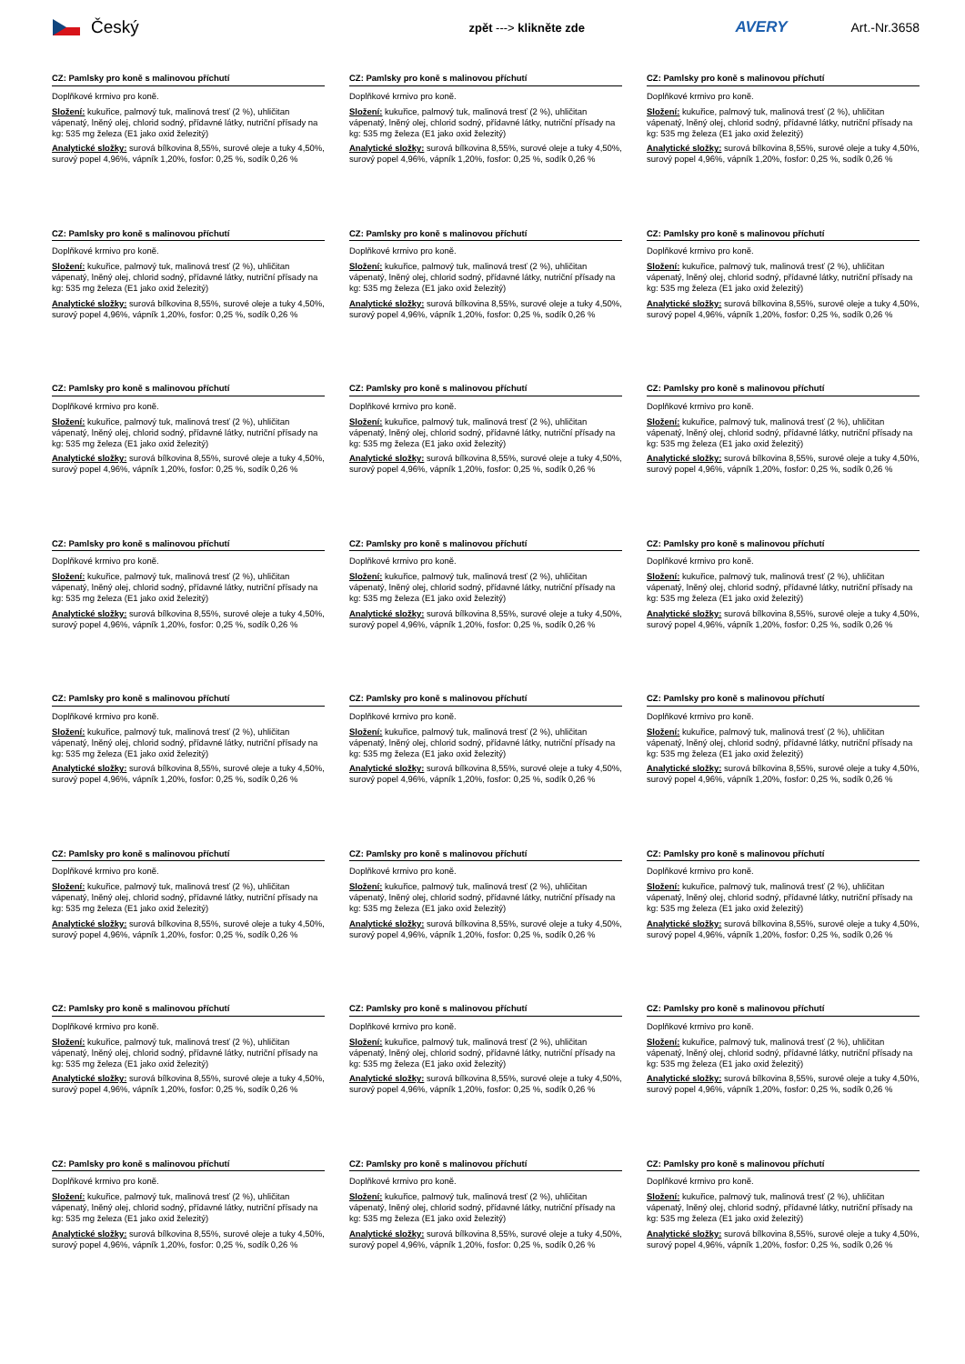Český
zpět ---> klikněte zde
AVERY
Art.-Nr.3658
CZ: Pamlsky pro koně s malinovou příchutí
Doplňkové krmivo pro koně.
Složení: kukuřice, palmový tuk, malinová tresť (2 %), uhličitan vápenatý, lněný olej, chlorid sodný, přídavné látky, nutriční přísady na kg: 535 mg železa (E1 jako oxid železitý)
Analytické složky: surová bílkovina 8,55%, surové oleje a tuky 4,50%, surový popel 4,96%, vápník 1,20%, fosfor: 0,25 %, sodík 0,26 %
CZ: Pamlsky pro koně s malinovou příchutí
Doplňkové krmivo pro koně.
Složení: kukuřice, palmový tuk, malinová tresť (2 %), uhličitan vápenatý, lněný olej, chlorid sodný, přídavné látky, nutriční přísady na kg: 535 mg železa (E1 jako oxid železitý)
Analytické složky: surová bílkovina 8,55%, surové oleje a tuky 4,50%, surový popel 4,96%, vápník 1,20%, fosfor: 0,25 %, sodík 0,26 %
CZ: Pamlsky pro koně s malinovou příchutí
Doplňkové krmivo pro koně.
Složení: kukuřice, palmový tuk, malinová tresť (2 %), uhličitan vápenatý, lněný olej, chlorid sodný, přídavné látky, nutriční přísady na kg: 535 mg železa (E1 jako oxid železitý)
Analytické složky: surová bílkovina 8,55%, surové oleje a tuky 4,50%, surový popel 4,96%, vápník 1,20%, fosfor: 0,25 %, sodík 0,26 %
CZ: Pamlsky pro koně s malinovou příchutí
Doplňkové krmivo pro koně.
Složení: kukuřice, palmový tuk, malinová tresť (2 %), uhličitan vápenatý, lněný olej, chlorid sodný, přídavné látky, nutriční přísady na kg: 535 mg železa (E1 jako oxid železitý)
Analytické složky: surová bílkovina 8,55%, surové oleje a tuky 4,50%, surový popel 4,96%, vápník 1,20%, fosfor: 0,25 %, sodík 0,26 %
CZ: Pamlsky pro koně s malinovou příchutí
Doplňkové krmivo pro koně.
Složení: kukuřice, palmový tuk, malinová tresť (2 %), uhličitan vápenatý, lněný olej, chlorid sodný, přídavné látky, nutriční přísady na kg: 535 mg železa (E1 jako oxid železitý)
Analytické složky: surová bílkovina 8,55%, surové oleje a tuky 4,50%, surový popel 4,96%, vápník 1,20%, fosfor: 0,25 %, sodík 0,26 %
CZ: Pamlsky pro koně s malinovou příchutí
Doplňkové krmivo pro koně.
Složení: kukuřice, palmový tuk, malinová tresť (2 %), uhličitan vápenatý, lněný olej, chlorid sodný, přídavné látky, nutriční přísady na kg: 535 mg železa (E1 jako oxid železitý)
Analytické složky: surová bílkovina 8,55%, surové oleje a tuky 4,50%, surový popel 4,96%, vápník 1,20%, fosfor: 0,25 %, sodík 0,26 %
CZ: Pamlsky pro koně s malinovou příchutí
Doplňkové krmivo pro koně.
Složení: kukuřice, palmový tuk, malinová tresť (2 %), uhličitan vápenatý, lněný olej, chlorid sodný, přídavné látky, nutriční přísady na kg: 535 mg železa (E1 jako oxid železitý)
Analytické složky: surová bílkovina 8,55%, surové oleje a tuky 4,50%, surový popel 4,96%, vápník 1,20%, fosfor: 0,25 %, sodík 0,26 %
CZ: Pamlsky pro koně s malinovou příchutí
Doplňkové krmivo pro koně.
Složení: kukuřice, palmový tuk, malinová tresť (2 %), uhličitan vápenatý, lněný olej, chlorid sodný, přídavné látky, nutriční přísady na kg: 535 mg železa (E1 jako oxid železitý)
Analytické složky: surová bílkovina 8,55%, surové oleje a tuky 4,50%, surový popel 4,96%, vápník 1,20%, fosfor: 0,25 %, sodík 0,26 %
CZ: Pamlsky pro koně s malinovou příchutí
Doplňkové krmivo pro koně.
Složení: kukuřice, palmový tuk, malinová tresť (2 %), uhličitan vápenatý, lněný olej, chlorid sodný, přídavné látky, nutriční přísady na kg: 535 mg železa (E1 jako oxid železitý)
Analytické složky: surová bílkovina 8,55%, surové oleje a tuky 4,50%, surový popel 4,96%, vápník 1,20%, fosfor: 0,25 %, sodík 0,26 %
CZ: Pamlsky pro koně s malinovou příchutí
Doplňkové krmivo pro koně.
Složení: kukuřice, palmový tuk, malinová tresť (2 %), uhličitan vápenatý, lněný olej, chlorid sodný, přídavné látky, nutriční přísady na kg: 535 mg železa (E1 jako oxid železitý)
Analytické složky: surová bílkovina 8,55%, surové oleje a tuky 4,50%, surový popel 4,96%, vápník 1,20%, fosfor: 0,25 %, sodík 0,26 %
CZ: Pamlsky pro koně s malinovou příchutí
Doplňkové krmivo pro koně.
Složení: kukuřice, palmový tuk, malinová tresť (2 %), uhličitan vápenatý, lněný olej, chlorid sodný, přídavné látky, nutriční přísady na kg: 535 mg železa (E1 jako oxid železitý)
Analytické složky: surová bílkovina 8,55%, surové oleje a tuky 4,50%, surový popel 4,96%, vápník 1,20%, fosfor: 0,25 %, sodík 0,26 %
CZ: Pamlsky pro koně s malinovou příchutí
Doplňkové krmivo pro koně.
Složení: kukuřice, palmový tuk, malinová tresť (2 %), uhličitan vápenatý, lněný olej, chlorid sodný, přídavné látky, nutriční přísady na kg: 535 mg železa (E1 jako oxid železitý)
Analytické složky: surová bílkovina 8,55%, surové oleje a tuky 4,50%, surový popel 4,96%, vápník 1,20%, fosfor: 0,25 %, sodík 0,26 %
CZ: Pamlsky pro koně s malinovou příchutí
Doplňkové krmivo pro koně.
Složení: kukuřice, palmový tuk, malinová tresť (2 %), uhličitan vápenatý, lněný olej, chlorid sodný, přídavné látky, nutriční přísady na kg: 535 mg železa (E1 jako oxid železitý)
Analytické složky: surová bílkovina 8,55%, surové oleje a tuky 4,50%, surový popel 4,96%, vápník 1,20%, fosfor: 0,25 %, sodík 0,26 %
CZ: Pamlsky pro koně s malinovou příchutí
Doplňkové krmivo pro koně.
Složení: kukuřice, palmový tuk, malinová tresť (2 %), uhličitan vápenatý, lněný olej, chlorid sodný, přídavné látky, nutriční přísady na kg: 535 mg železa (E1 jako oxid železitý)
Analytické složky: surová bílkovina 8,55%, surové oleje a tuky 4,50%, surový popel 4,96%, vápník 1,20%, fosfor: 0,25 %, sodík 0,26 %
CZ: Pamlsky pro koně s malinovou příchutí
Doplňkové krmivo pro koně.
Složení: kukuřice, palmový tuk, malinová tresť (2 %), uhličitan vápenatý, lněný olej, chlorid sodný, přídavné látky, nutriční přísady na kg: 535 mg železa (E1 jako oxid železitý)
Analytické složky: surová bílkovina 8,55%, surové oleje a tuky 4,50%, surový popel 4,96%, vápník 1,20%, fosfor: 0,25 %, sodík 0,26 %
CZ: Pamlsky pro koně s malinovou příchutí
Doplňkové krmivo pro koně.
Složení: kukuřice, palmový tuk, malinová tresť (2 %), uhličitan vápenatý, lněný olej, chlorid sodný, přídavné látky, nutriční přísady na kg: 535 mg železa (E1 jako oxid železitý)
Analytické složky: surová bílkovina 8,55%, surové oleje a tuky 4,50%, surový popel 4,96%, vápník 1,20%, fosfor: 0,25 %, sodík 0,26 %
CZ: Pamlsky pro koně s malinovou příchutí
Doplňkové krmivo pro koně.
Složení: kukuřice, palmový tuk, malinová tresť (2 %), uhličitan vápenatý, lněný olej, chlorid sodný, přídavné látky, nutriční přísady na kg: 535 mg železa (E1 jako oxid železitý)
Analytické složky: surová bílkovina 8,55%, surové oleje a tuky 4,50%, surový popel 4,96%, vápník 1,20%, fosfor: 0,25 %, sodík 0,26 %
CZ: Pamlsky pro koně s malinovou příchutí
Doplňkové krmivo pro koně.
Složení: kukuřice, palmový tuk, malinová tresť (2 %), uhličitan vápenatý, lněný olej, chlorid sodný, přídavné látky, nutriční přísady na kg: 535 mg železa (E1 jako oxid železitý)
Analytické složky: surová bílkovina 8,55%, surové oleje a tuky 4,50%, surový popel 4,96%, vápník 1,20%, fosfor: 0,25 %, sodík 0,26 %
CZ: Pamlsky pro koně s malinovou příchutí
Doplňkové krmivo pro koně.
Složení: kukuřice, palmový tuk, malinová tresť (2 %), uhličitan vápenatý, lněný olej, chlorid sodný, přídavné látky, nutriční přísady na kg: 535 mg železa (E1 jako oxid železitý)
Analytické složky: surová bílkovina 8,55%, surové oleje a tuky 4,50%, surový popel 4,96%, vápník 1,20%, fosfor: 0,25 %, sodík 0,26 %
CZ: Pamlsky pro koně s malinovou příchutí
Doplňkové krmivo pro koně.
Složení: kukuřice, palmový tuk, malinová tresť (2 %), uhličitan vápenatý, lněný olej, chlorid sodný, přídavné látky, nutriční přísady na kg: 535 mg železa (E1 jako oxid železitý)
Analytické složky: surová bílkovina 8,55%, surové oleje a tuky 4,50%, surový popel 4,96%, vápník 1,20%, fosfor: 0,25 %, sodík 0,26 %
CZ: Pamlsky pro koně s malinovou příchutí
Doplňkové krmivo pro koně.
Složení: kukuřice, palmový tuk, malinová tresť (2 %), uhličitan vápenatý, lněný olej, chlorid sodný, přídavné látky, nutriční přísady na kg: 535 mg železa (E1 jako oxid železitý)
Analytické složky: surová bílkovina 8,55%, surové oleje a tuky 4,50%, surový popel 4,96%, vápník 1,20%, fosfor: 0,25 %, sodík 0,26 %
CZ: Pamlsky pro koně s malinovou příchutí
Doplňkové krmivo pro koně.
Složení: kukuřice, palmový tuk, malinová tresť (2 %), uhličitan vápenatý, lněný olej, chlorid sodný, přídavné látky, nutriční přísady na kg: 535 mg železa (E1 jako oxid železitý)
Analytické složky: surová bílkovina 8,55%, surové oleje a tuky 4,50%, surový popel 4,96%, vápník 1,20%, fosfor: 0,25 %, sodík 0,26 %
CZ: Pamlsky pro koně s malinovou příchutí
Doplňkové krmivo pro koně.
Složení: kukuřice, palmový tuk, malinová tresť (2 %), uhličitan vápenatý, lněný olej, chlorid sodný, přídavné látky, nutriční přísady na kg: 535 mg železa (E1 jako oxid železitý)
Analytické složky: surová bílkovina 8,55%, surové oleje a tuky 4,50%, surový popel 4,96%, vápník 1,20%, fosfor: 0,25 %, sodík 0,26 %
CZ: Pamlsky pro koně s malinovou příchutí
Doplňkové krmivo pro koně.
Složení: kukuřice, palmový tuk, malinová tresť (2 %), uhličitan vápenatý, lněný olej, chlorid sodný, přídavné látky, nutriční přísady na kg: 535 mg železa (E1 jako oxid železitý)
Analytické složky: surová bílkovina 8,55%, surové oleje a tuky 4,50%, surový popel 4,96%, vápník 1,20%, fosfor: 0,25 %, sodík 0,26 %